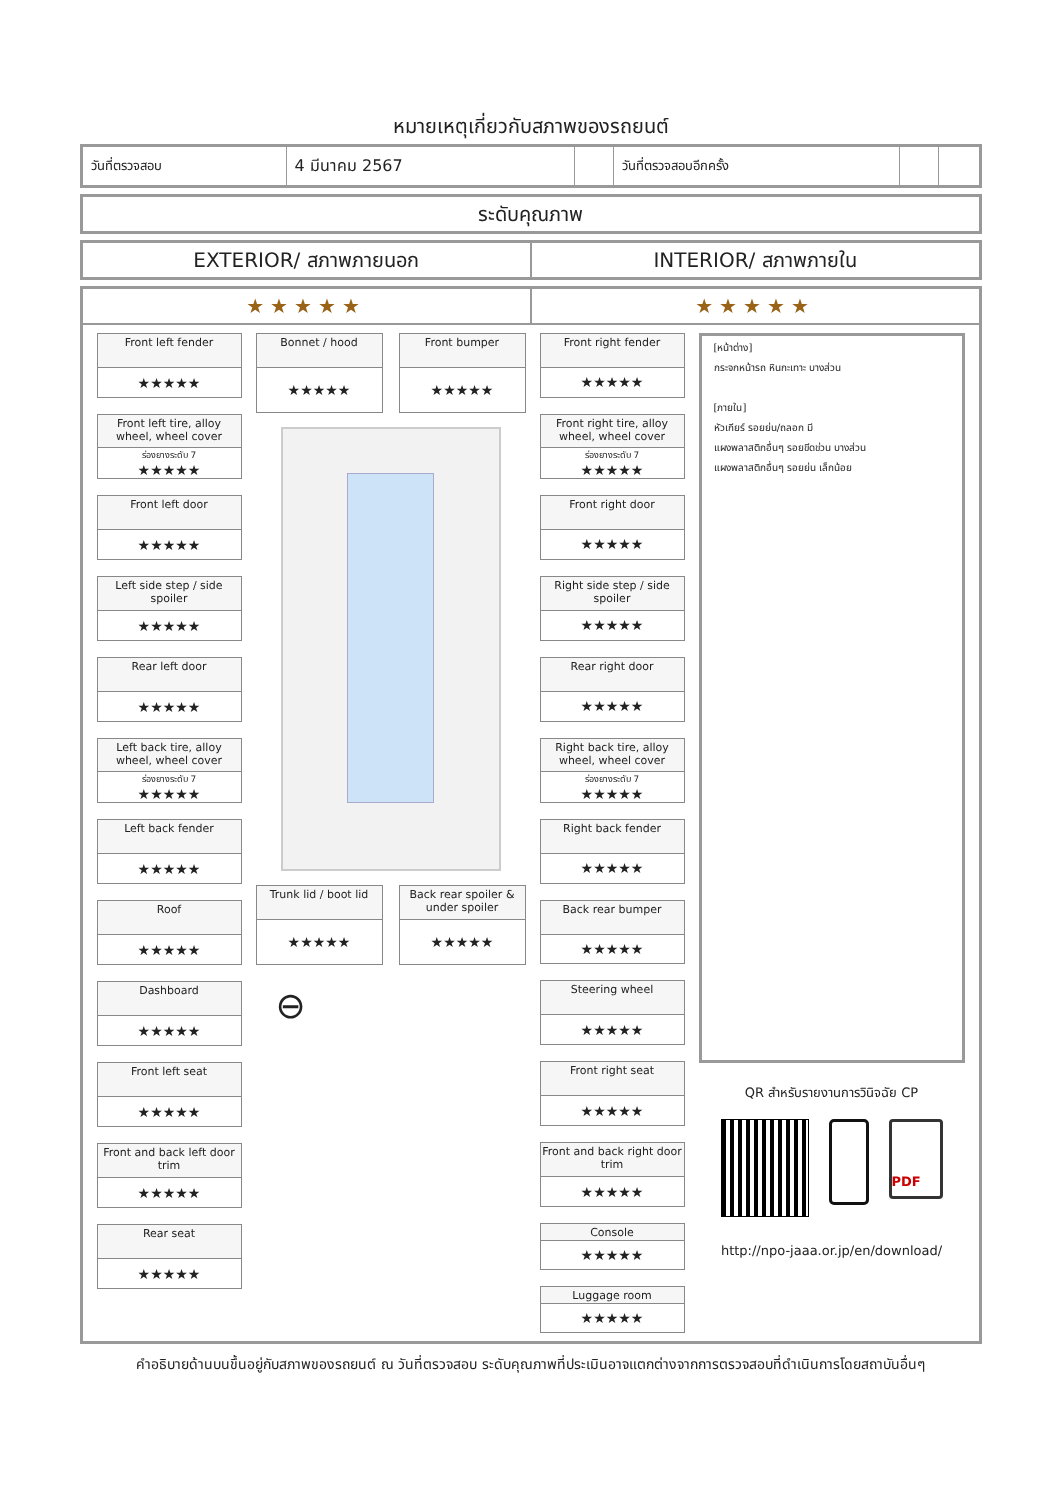หมายเหตุเกี่ยวกับสภาพของรถยนต์
| วันที่ตรวจสอบ | 4 มีนาคม 2567 | | วันที่ตรวจสอบอีกครั้ง | | |
ระดับคุณภาพ
EXTERIOR/ สภาพภายนอก INTERIOR/ สภาพภายใน
★★★★★ ★★★★★
Front left fender
★★★★★
Front left tire, alloy wheel, wheel cover
ร่องยางระดับ 7
★★★★★
Front left door
★★★★★
Left side step / side spoiler
★★★★★
Rear left door
★★★★★
Left back tire, alloy wheel, wheel cover
ร่องยางระดับ 7
★★★★★
Left back fender
★★★★★
Roof
★★★★★
Dashboard
★★★★★
Front left seat
★★★★★
Front and back left door trim
★★★★★
Rear seat
★★★★★
Bonnet / hood
★★★★★
Front bumper
★★★★★
Trunk lid / boot lid
★★★★★
Back rear spoiler & under spoiler
★★★★★
⊖
Front right fender
★★★★★
Front right tire, alloy wheel, wheel cover
ร่องยางระดับ 7
★★★★★
Front right door
★★★★★
Right side step / side spoiler
★★★★★
Rear right door
★★★★★
Right back tire, alloy wheel, wheel cover
ร่องยางระดับ 7
★★★★★
Right back fender
★★★★★
Back rear bumper
★★★★★
Steering wheel
★★★★★
Front right seat
★★★★★
Front and back right door trim
★★★★★
Console
★★★★★
Luggage room
★★★★★
[หน้าต่าง]
กระจกหน้ารถ หินกะเทาะ บางส่วน
[ภายใน]
หัวเกียร์ รอยย่น/ถลอก มี
แผงพลาสติกอื่นๆ รอยขีดข่วน บางส่วน
แผงพลาสติกอื่นๆ รอยย่น เล็กน้อย
QR สำหรับรายงานการวินิจฉัย CP
PDF
http://npo-jaaa.or.jp/en/download/
คำอธิบายด้านบนขึ้นอยู่กับสภาพของรถยนต์ ณ วันที่ตรวจสอบ ระดับคุณภาพที่ประเมินอาจแตกต่างจากการตรวจสอบที่ดำเนินการโดยสถาบันอื่นๆ